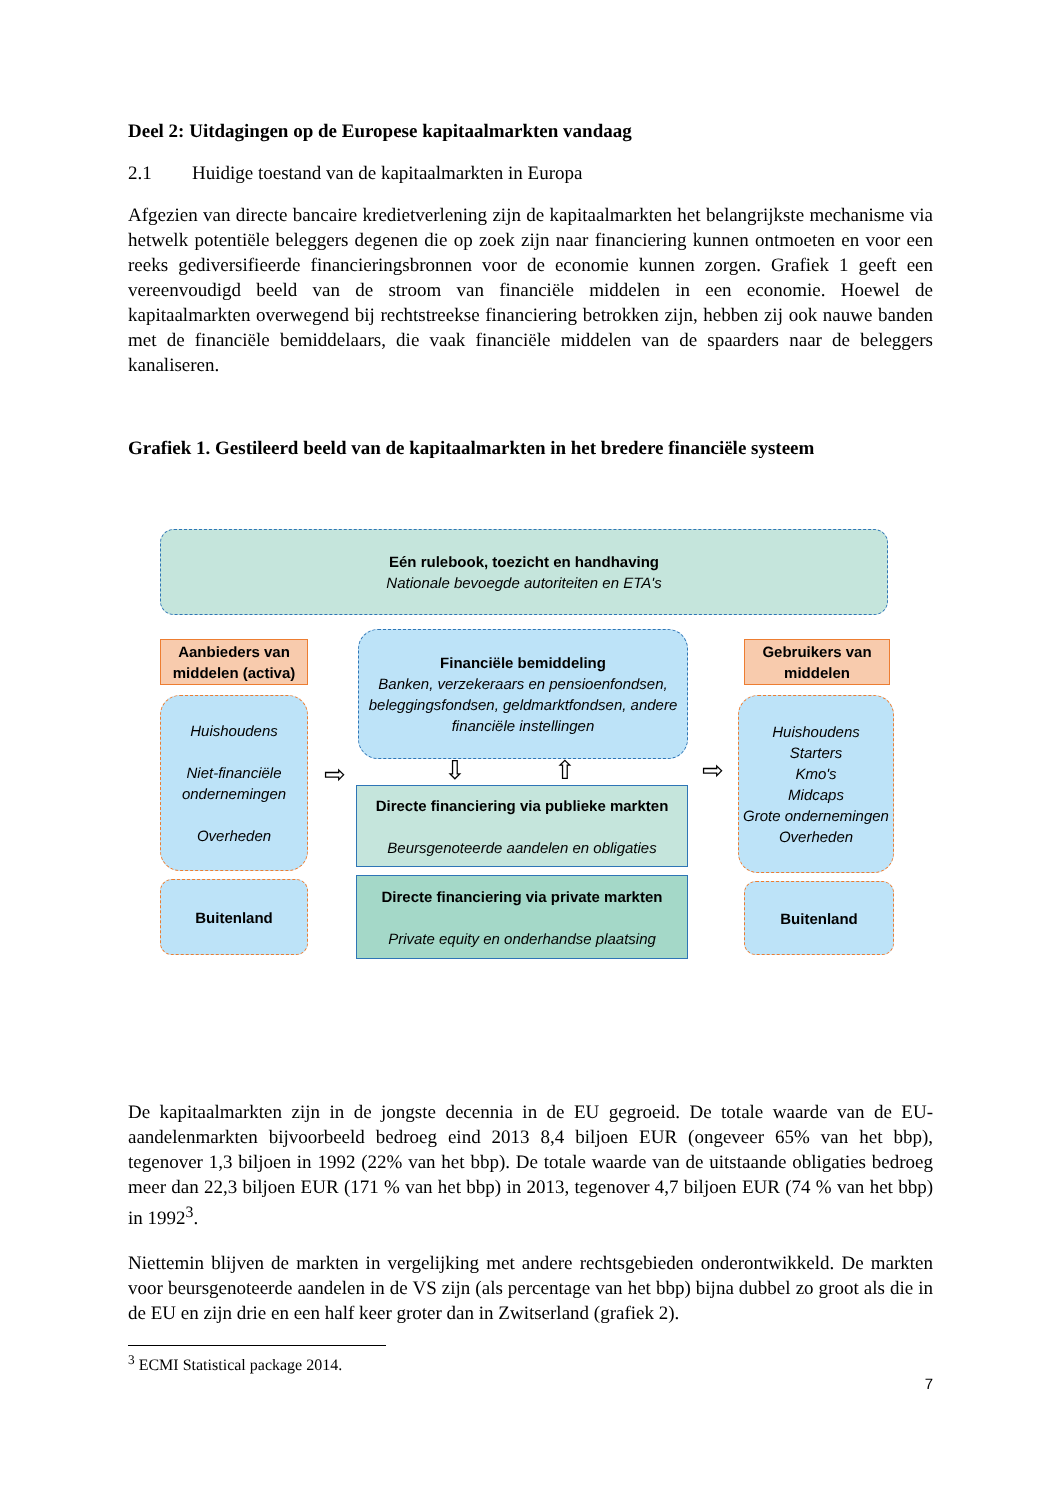Deel 2: Uitdagingen op de Europese kapitaalmarkten vandaag
2.1 Huidige toestand van de kapitaalmarkten in Europa
Afgezien van directe bancaire kredietverlening zijn de kapitaalmarkten het belangrijkste mechanisme via hetwelk potentiële beleggers degenen die op zoek zijn naar financiering kunnen ontmoeten en voor een reeks gediversifieerde financieringsbronnen voor de economie kunnen zorgen. Grafiek 1 geeft een vereenvoudigd beeld van de stroom van financiële middelen in een economie. Hoewel de kapitaalmarkten overwegend bij rechtstreekse financiering betrokken zijn, hebben zij ook nauwe banden met de financiële bemiddelaars, die vaak financiële middelen van de spaarders naar de beleggers kanaliseren.
Grafiek 1. Gestileerd beeld van de kapitaalmarkten in het bredere financiële systeem
Eén rulebook, toezicht en handhaving
Nationale bevoegde autoriteiten en ETA's
Aanbieders van middelen (activa)
Huishoudens
Niet-financiële ondernemingen
Overheden
Buitenland
⇨
Financiële bemiddeling
Banken, verzekeraars en pensioenfondsen, beleggingsfondsen, geldmarktfondsen, andere financiële instellingen
⇩ ⇧
Directe financiering via publieke markten
Beursgenoteerde aandelen en obligaties
Directe financiering via private markten
Private equity en onderhandse plaatsing
⇨
Gebruikers van middelen
Huishoudens
Starters
Kmo's
Midcaps
Grote ondernemingen
Overheden
Buitenland
De kapitaalmarkten zijn in de jongste decennia in de EU gegroeid. De totale waarde van de EU-aandelenmarkten bijvoorbeeld bedroeg eind 2013 8,4 biljoen EUR (ongeveer 65% van het bbp), tegenover 1,3 biljoen in 1992 (22% van het bbp). De totale waarde van de uitstaande obligaties bedroeg meer dan 22,3 biljoen EUR (171 % van het bbp) in 2013, tegenover 4,7 biljoen EUR (74 % van het bbp) in 1992<sup>3</sup>.
Niettemin blijven de markten in vergelijking met andere rechtsgebieden onderontwikkeld. De markten voor beursgenoteerde aandelen in de VS zijn (als percentage van het bbp) bijna dubbel zo groot als die in de EU en zijn drie en een half keer groter dan in Zwitserland (grafiek 2).
<sup>3</sup> ECMI Statistical package 2014.
7